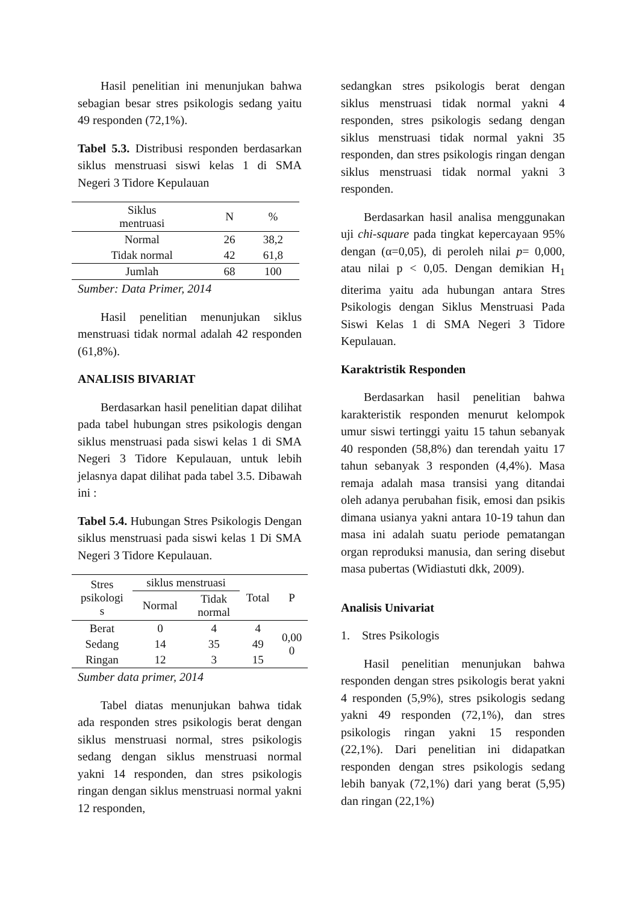Hasil penelitian ini menunjukan bahwa sebagian besar stres psikologis sedang yaitu 49 responden (72,1%).
Tabel 5.3. Distribusi responden berdasarkan siklus menstruasi siswi kelas 1 di SMA Negeri 3 Tidore Kepulauan
| Siklus mentruasi | N | % |
| --- | --- | --- |
| Normal | 26 | 38,2 |
| Tidak normal | 42 | 61,8 |
| Jumlah | 68 | 100 |
Sumber: Data Primer, 2014
Hasil penelitian menunjukan siklus menstruasi tidak normal adalah 42 responden (61,8%).
ANALISIS BIVARIAT
Berdasarkan hasil penelitian dapat dilihat pada tabel hubungan stres psikologis dengan siklus menstruasi pada siswi kelas 1 di SMA Negeri 3 Tidore Kepulauan, untuk lebih jelasnya dapat dilihat pada tabel 3.5. Dibawah ini :
Tabel 5.4. Hubungan Stres Psikologis Dengan siklus menstruasi pada siswi kelas 1 Di SMA Negeri 3 Tidore Kepulauan.
| Stres psikologi s | siklus menstruasi | | Total | P |
| --- | --- | --- | --- | --- |
| | Normal | Tidak normal | | |
| Berat | 0 | 4 | 4 | 0,00 0 |
| Sedang | 14 | 35 | 49 | |
| Ringan | 12 | 3 | 15 | |
Sumber data primer, 2014
Tabel diatas menunjukan bahwa tidak ada responden stres psikologis berat dengan siklus menstruasi normal, stres psikologis sedang dengan siklus menstruasi normal yakni 14 responden, dan stres psikologis ringan dengan siklus menstruasi normal yakni 12 responden,
sedangkan stres psikologis berat dengan siklus menstruasi tidak normal yakni 4 responden, stres psikologis sedang dengan siklus menstruasi tidak normal yakni 35 responden, dan stres psikologis ringan dengan siklus menstruasi tidak normal yakni 3 responden.
Berdasarkan hasil analisa menggunakan uji chi-square pada tingkat kepercayaan 95% dengan (α=0,05), di peroleh nilai p= 0,000, atau nilai p < 0,05. Dengan demikian H<sub>1</sub> diterima yaitu ada hubungan antara Stres Psikologis dengan Siklus Menstruasi Pada Siswi Kelas 1 di SMA Negeri 3 Tidore Kepulauan.
Karaktristik Responden
Berdasarkan hasil penelitian bahwa karakteristik responden menurut kelompok umur siswi tertinggi yaitu 15 tahun sebanyak 40 responden (58,8%) dan terendah yaitu 17 tahun sebanyak 3 responden (4,4%). Masa remaja adalah masa transisi yang ditandai oleh adanya perubahan fisik, emosi dan psikis dimana usianya yakni antara 10-19 tahun dan masa ini adalah suatu periode pematangan organ reproduksi manusia, dan sering disebut masa pubertas (Widiastuti dkk, 2009).
Analisis Univariat
1. Stres Psikologis
Hasil penelitian menunjukan bahwa responden dengan stres psikologis berat yakni 4 responden (5,9%), stres psikologis sedang yakni 49 responden (72,1%), dan stres psikologis ringan yakni 15 responden (22,1%). Dari penelitian ini didapatkan responden dengan stres psikologis sedang lebih banyak (72,1%) dari yang berat (5,95) dan ringan (22,1%)